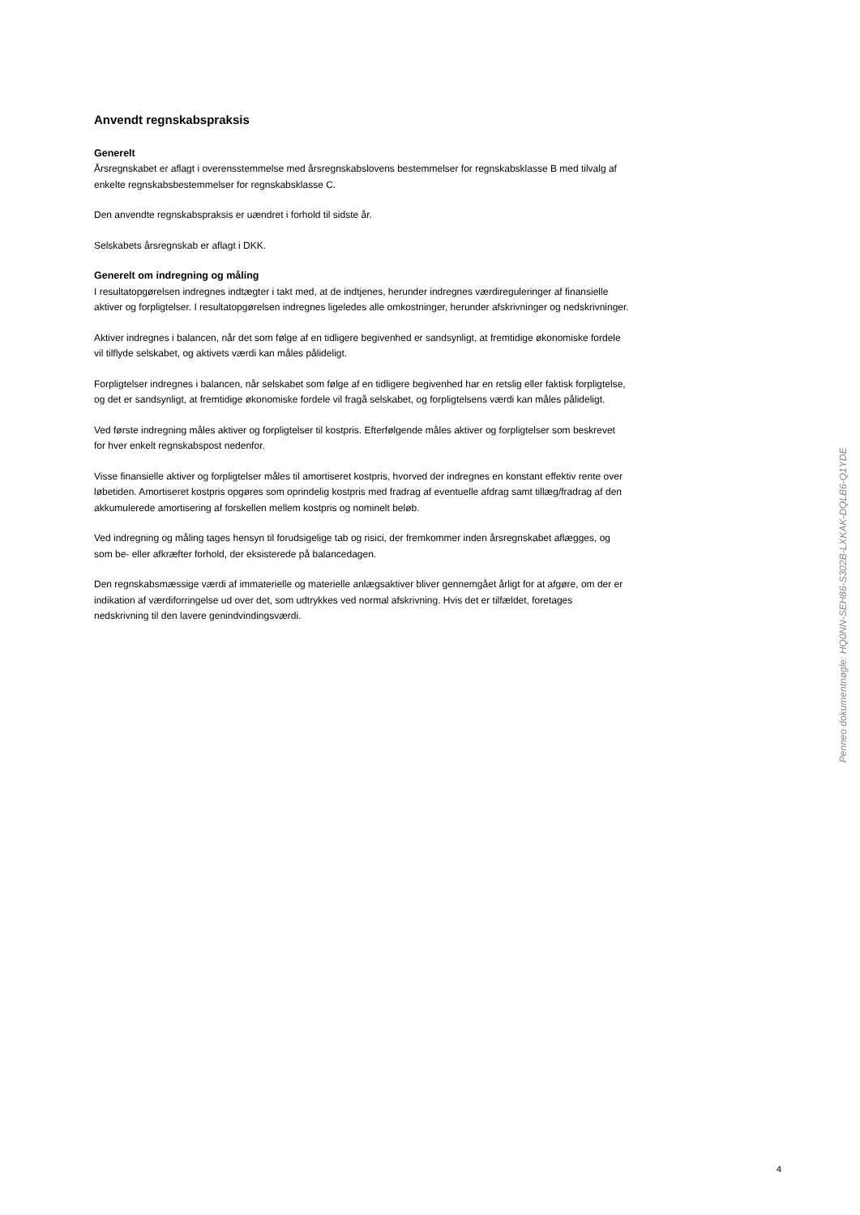Anvendt regnskabspraksis
Generelt
Årsregnskabet er aflagt i overensstemmelse med årsregnskabslovens bestemmelser for regnskabsklasse B med tilvalg af enkelte regnskabsbestemmelser for regnskabsklasse C.
Den anvendte regnskabspraksis er uændret i forhold til sidste år.
Selskabets årsregnskab er aflagt i DKK.
Generelt om indregning og måling
I resultatopgørelsen indregnes indtægter i takt med, at de indtjenes, herunder indregnes værdireguleringer af finansielle aktiver og forpligtelser. I resultatopgørelsen indregnes ligeledes alle omkostninger, herunder afskrivninger og nedskrivninger.
Aktiver indregnes i balancen, når det som følge af en tidligere begivenhed er sandsynligt, at fremtidige økonomiske fordele vil tilflyde selskabet, og aktivets værdi kan måles pålideligt.
Forpligtelser indregnes i balancen, når selskabet som følge af en tidligere begivenhed har en retslig eller faktisk forpligtelse, og det er sandsynligt, at fremtidige økonomiske fordele vil fragå selskabet, og forpligtelsens værdi kan måles pålideligt.
Ved første indregning måles aktiver og forpligtelser til kostpris. Efterfølgende måles aktiver og forpligtelser som beskrevet for hver enkelt regnskabspost nedenfor.
Visse finansielle aktiver og forpligtelser måles til amortiseret kostpris, hvorved der indregnes en konstant effektiv rente over løbetiden. Amortiseret kostpris opgøres som oprindelig kostpris med fradrag af eventuelle afdrag samt tillæg/fradrag af den akkumulerede amortisering af forskellen mellem kostpris og nominelt beløb.
Ved indregning og måling tages hensyn til forudsigelige tab og risici, der fremkommer inden årsregnskabet aflægges, og som be- eller afkræfter forhold, der eksisterede på balancedagen.
Den regnskabsmæssige værdi af immaterielle og materielle anlægsaktiver bliver gennemgået årligt for at afgøre, om der er indikation af værdiforringelse ud over det, som udtrykkes ved normal afskrivning. Hvis det er tilfældet, foretages nedskrivning til den lavere genindvindingsværdi.
Penneo dokumentnøgle: HQ0NN-SEH86-S302B-LXKAK-DQLB6-Q1YDE
4